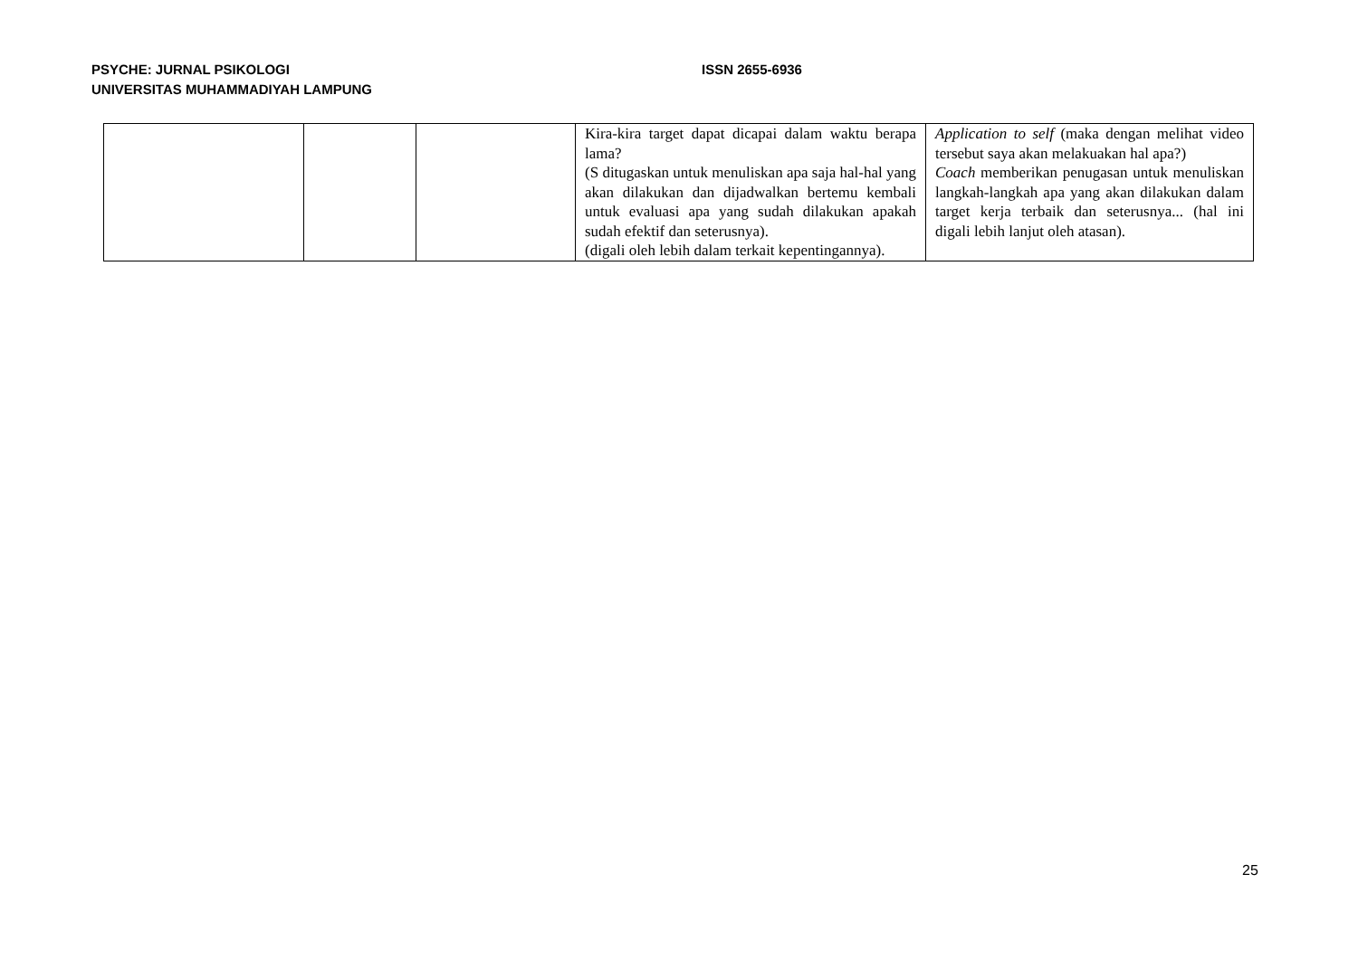PSYCHE: JURNAL PSIKOLOGI
UNIVERSITAS MUHAMMADIYAH LAMPUNG
ISSN 2655-6936
| | | | Kira-kira target dapat dicapai dalam waktu berapa lama? (S ditugaskan untuk menuliskan apa saja hal-hal yang akan dilakukan dan dijadwalkan bertemu kembali untuk evaluasi apa yang sudah dilakukan apakah sudah efektif dan seterusnya). (digali oleh lebih dalam terkait kepentingannya). | Application to self (maka dengan melihat video tersebut saya akan melakuakan hal apa?) Coach memberikan penugasan untuk menuliskan langkah-langkah apa yang akan dilakukan dalam target kerja terbaik dan seterusnya... (hal ini digali lebih lanjut oleh atasan). |
25